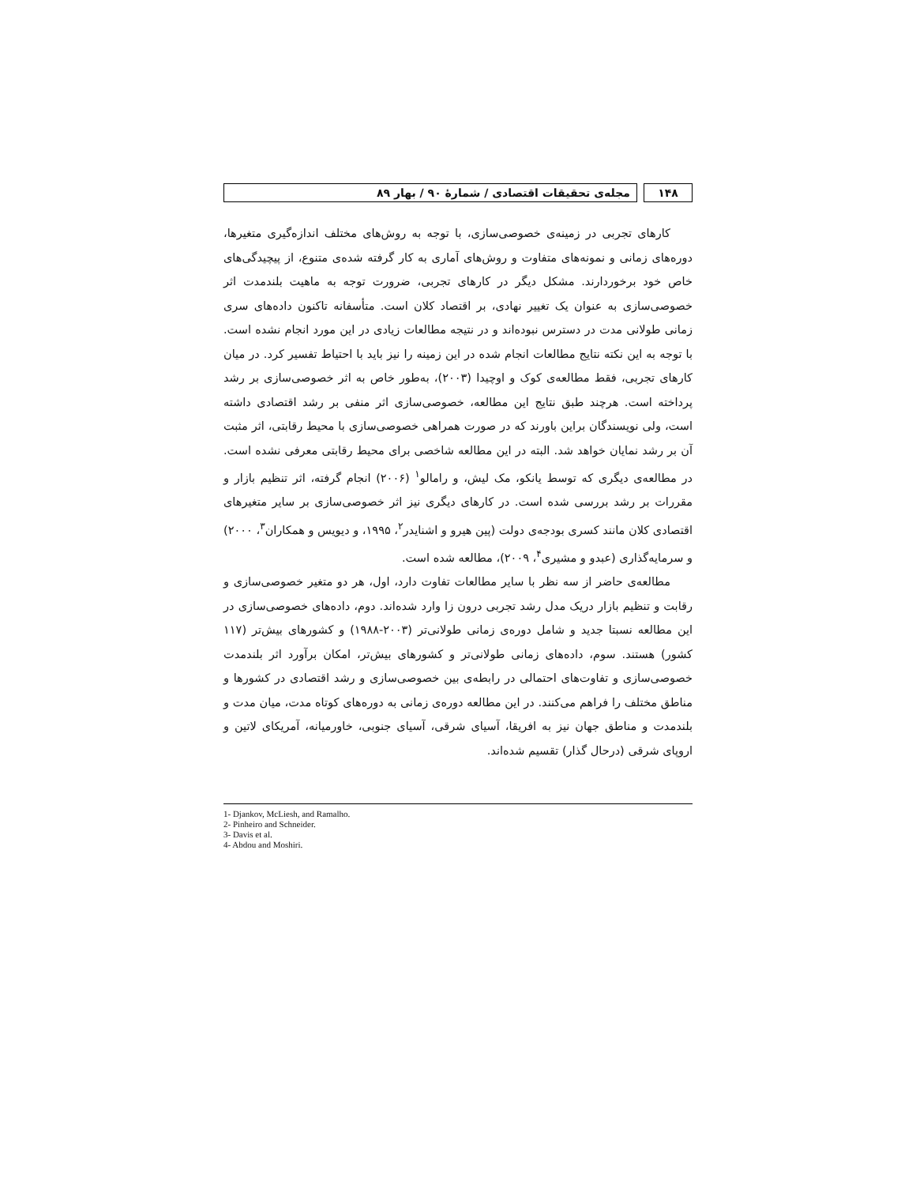۱۴۸ مجله‌ی تحقیقات اقتصادی / شمارهٔ ۹۰ / بهار ۸۹
کارهای تجربی در زمینه‌ی خصوصی‌سازی، با توجه به روش‌های مختلف اندازه‌گیری متغیرها، دوره‌های زمانی و نمونه‌های متفاوت و روش‌های آماری به کار گرفته شده‌ی متنوع، از پیچیدگی‌های خاص خود برخوردارند. مشکل دیگر در کارهای تجربی، ضرورت توجه به ماهیت بلندمدت اثر خصوصی‌سازی به عنوان یک تغییر نهادی، بر اقتصاد کلان است. متأسفانه تاکنون داده‌های سری زمانی طولانی مدت در دسترس نبوده‌اند و در نتیجه مطالعات زیادی در این مورد انجام نشده است. با توجه به این نکته نتایج مطالعات انجام شده در این زمینه را نیز باید با احتیاط تفسیر کرد. در میان کارهای تجربی، فقط مطالعه‌ی کوک و اوچیدا (۲۰۰۳)، به‌طور خاص به اثر خصوصی‌سازی بر رشد پرداخته است. هرچند طبق نتایج این مطالعه، خصوصی‌سازی اثر منفی بر رشد اقتصادی داشته است، ولی نویسندگان براین باورند که در صورت همراهی خصوصی‌سازی با محیط رقابتی، اثر مثبت آن بر رشد نمایان خواهد شد. البته در این مطالعه شاخصی برای محیط رقابتی معرفی نشده است. در مطالعه‌ی دیگری که توسط یانکو، مک لیش، و رامالو<sup>۱</sup> (۲۰۰۶) انجام گرفته، اثر تنظیم بازار و مقررات بر رشد بررسی شده است. در کارهای دیگری نیز اثر خصوصی‌سازی بر سایر متغیرهای اقتصادی کلان مانند کسری بودجه‌ی دولت (پین هیرو و اشنایدر<sup>۲</sup>، ۱۹۹۵، و دیویس و همکاران<sup>۳</sup>، ۲۰۰۰) و سرمایه‌گذاری (عبدو و مشیری<sup>۴</sup>، ۲۰۰۹)، مطالعه شده است.
مطالعه‌ی حاضر از سه نظر با سایر مطالعات تفاوت دارد، اول، هر دو متغیر خصوصی‌سازی و رقابت و تنظیم بازار دریک مدل رشد تجربی درون زا وارد شده‌اند. دوم، داده‌های خصوصی‌سازی در این مطالعه نسبتا جدید و شامل دوره‌ی زمانی طولانی‌تر (۲۰۰۳-۱۹۸۸) و کشورهای بیش‌تر (۱۱۷ کشور) هستند. سوم، داده‌های زمانی طولانی‌تر و کشورهای بیش‌تر، امکان برآورد اثر بلندمدت خصوصی‌سازی و تفاوت‌های احتمالی در رابطه‌ی بین خصوصی‌سازی و رشد اقتصادی در کشورها و مناطق مختلف را فراهم می‌کنند. در این مطالعه دوره‌ی زمانی به دوره‌های کوتاه مدت، میان مدت و بلندمدت و مناطق جهان نیز به افریقا، آسیای شرقی، آسیای جنوبی، خاورمیانه، آمریکای لاتین و اروپای شرقی (درحال گذار) تقسیم شده‌اند.
1- Djankov, McLiesh, and Ramalho.
2- Pinheiro and Schneider.
3- Davis et al.
4- Abdou and Moshiri.